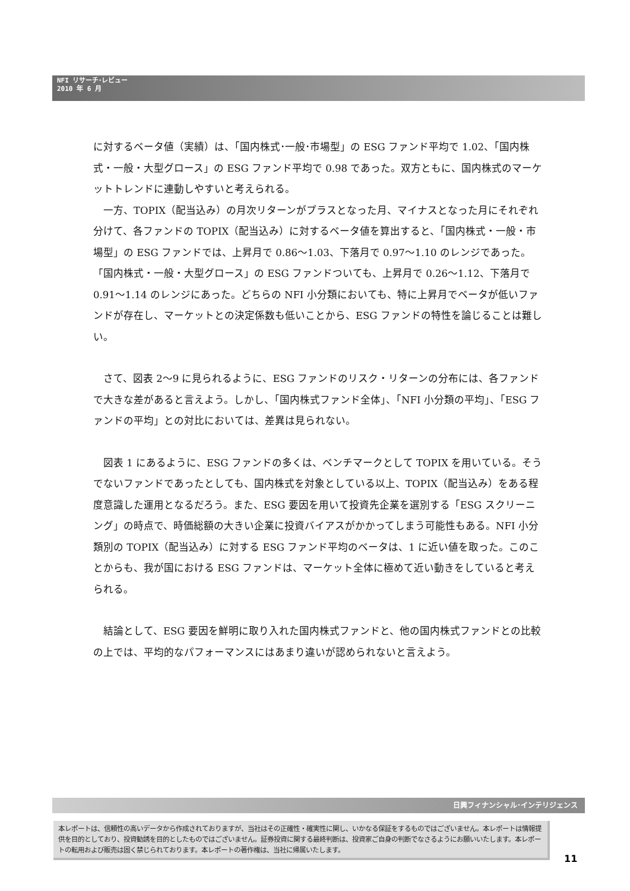NFI リサーチ･レビュー
2010 年 6 月
に対するベータ値（実績）は、「国内株式･一般･市場型」の ESG ファンド平均で 1.02、「国内株式・一般・大型グロース」の ESG ファンド平均で 0.98 であった。双方ともに、国内株式のマーケットトレンドに連動しやすいと考えられる。
　一方、TOPIX（配当込み）の月次リターンがプラスとなった月、マイナスとなった月にそれぞれ分けて、各ファンドの TOPIX（配当込み）に対するベータ値を算出すると、「国内株式・一般・市場型」の ESG ファンドでは、上昇月で 0.86～1.03、下落月で 0.97～1.10 のレンジであった。「国内株式・一般・大型グロース」の ESG ファンドついても、上昇月で 0.26～1.12、下落月で 0.91～1.14 のレンジにあった。どちらの NFI 小分類においても、特に上昇月でベータが低いファンドが存在し、マーケットとの決定係数も低いことから、ESG ファンドの特性を論じることは難しい。
　さて、図表 2～9 に見られるように、ESG ファンドのリスク・リターンの分布には、各ファンドで大きな差があると言えよう。しかし、「国内株式ファンド全体」、「NFI 小分類の平均」、「ESG ファンドの平均」との対比においては、差異は見られない。
　図表 1 にあるように、ESG ファンドの多くは、ベンチマークとして TOPIX を用いている。そうでないファンドであったとしても、国内株式を対象としている以上、TOPIX（配当込み）をある程度意識した運用となるだろう。また、ESG 要因を用いて投資先企業を選別する「ESG スクリーニング」の時点で、時価総額の大きい企業に投資バイアスがかかってしまう可能性もある。NFI 小分類別の TOPIX（配当込み）に対する ESG ファンド平均のベータは、1 に近い値を取った。このことからも、我が国における ESG ファンドは、マーケット全体に極めて近い動きをしていると考えられる。
　結論として、ESG 要因を鮮明に取り入れた国内株式ファンドと、他の国内株式ファンドとの比較の上では、平均的なパフォーマンスにはあまり違いが認められないと言えよう。
日興フィナンシャル･インテリジェンス
本レポートは、信頼性の高いデータから作成されておりますが、当社はその正確性・確実性に関し、いかなる保証をするものではございません。本レポートは情報提供を目的としており、投資勧誘を目的としたものではございません。証券投資に関する最終判断は、投資家ご自身の判断でなさるようにお願いいたします。本レポートの転用および販売は固く禁じられております。本レポートの著作権は、当社に帰属いたします。
11